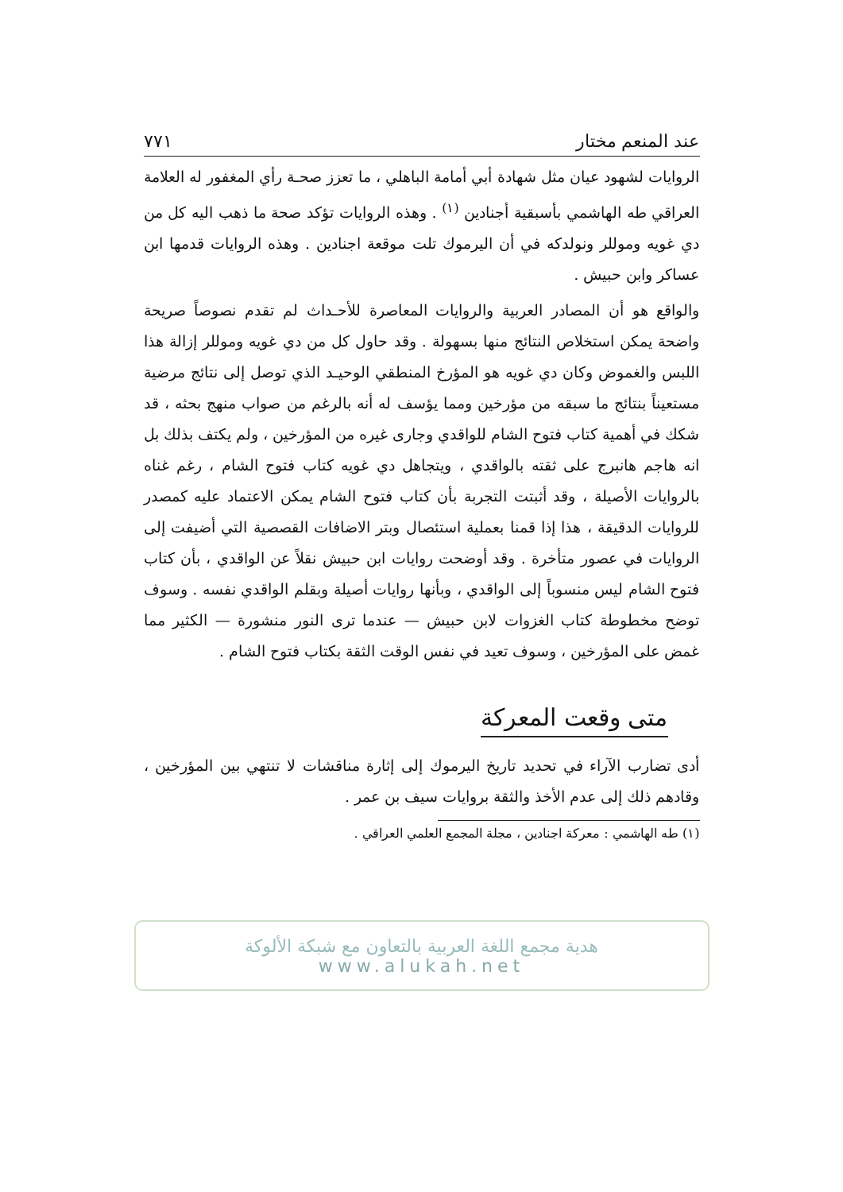عند المنعم مختار ٧٧١
الروايات لشهود عيان مثل شهادة أبي أمامة الباهلي ، ما تعزز صحـة رأي المغفور له العلامة العراقي طه الهاشمي بأسبقية أجنادين <sup>(١)</sup> . وهذه الروايات تؤكد صحة ما ذهب اليه كل من دي غويه وموللر ونولدكه في أن اليرموك تلت موقعة اجنادين . وهذه الروايات قدمها ابن عساكر وابن حبيش .
والواقع هو أن المصادر العربية والروايات المعاصرة للأحـداث لم تقدم نصوصاً صريحة واضحة يمكن استخلاص النتائج منها بسهولة . وقد حاول كل من دي غويه وموللر إزالة هذا اللبس والغموض وكان دي غويه هو المؤرخ المنطقي الوحيـد الذي توصل إلى نتائج مرضية مستعيناً بنتائج ما سبقه من مؤرخين ومما يؤسف له أنه بالرغم من صواب منهج بحثه ، قد شكك في أهمية كتاب فتوح الشام للواقدي وجارى غيره من المؤرخين ، ولم يكتف بذلك بل انه هاجم هانبرج على ثقته بالواقدي ، ويتجاهل دي غويه كتاب فتوح الشام ، رغم غناه بالروايات الأصيلة ، وقد أثبتت التجربة بأن كتاب فتوح الشام يمكن الاعتماد عليه كمصدر للروايات الدقيقة ، هذا إذا قمنا بعملية استئصال وبتر الاضافات القصصية التي أضيفت إلى الروايات في عصور متأخرة . وقد أوضحت روايات ابن حبيش نقلاً عن الواقدي ، بأن كتاب فتوح الشام ليس منسوباً إلى الواقدي ، وبأنها روايات أصيلة وبقلم الواقدي نفسه . وسوف توضح مخطوطة كتاب الغزوات لابن حبيش — عندما ترى النور منشورة — الكثير مما غمض على المؤرخين ، وسوف تعيد في نفس الوقت الثقة بكتاب فتوح الشام .
متى وقعت المعركة
أدى تضارب الآراء في تحديد تاريخ اليرموك إلى إثارة مناقشات لا تنتهي بين المؤرخين ، وقادهم ذلك إلى عدم الأخذ والثقة بروايات سيف بن عمر .
(١) طه الهاشمي : معركة اجنادين ، مجلة المجمع العلمي العراقي .
هدية مجمع اللغة العربية بالتعاون مع شبكة الألوكة
www.alukah.net